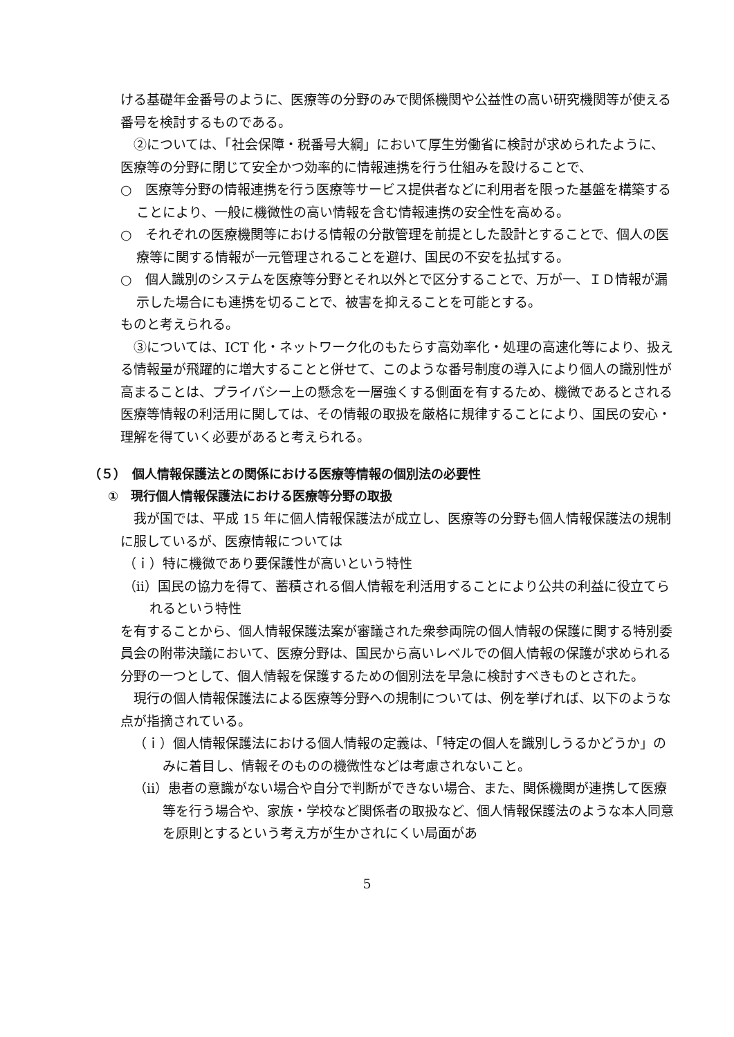ける基礎年金番号のように、医療等の分野のみで関係機関や公益性の高い研究機関等が使える番号を検討するものである。
②については、「社会保障・税番号大綱」において厚生労働省に検討が求められたように、医療等の分野に閉じて安全かつ効率的に情報連携を行う仕組みを設けることで、
○　医療等分野の情報連携を行う医療等サービス提供者などに利用者を限った基盤を構築することにより、一般に機微性の高い情報を含む情報連携の安全性を高める。
○　それぞれの医療機関等における情報の分散管理を前提とした設計とすることで、個人の医療等に関する情報が一元管理されることを避け、国民の不安を払拭する。
○　個人識別のシステムを医療等分野とそれ以外とで区分することで、万が一、ＩＤ情報が漏示した場合にも連携を切ることで、被害を抑えることを可能とする。
ものと考えられる。
③については、ICT 化・ネットワーク化のもたらす高効率化・処理の高速化等により、扱える情報量が飛躍的に増大することと併せて、このような番号制度の導入により個人の識別性が高まることは、プライバシー上の懸念を一層強くする側面を有するため、機微であるとされる医療等情報の利活用に関しては、その情報の取扱を厳格に規律することにより、国民の安心・理解を得ていく必要があると考えられる。
（５）　個人情報保護法との関係における医療等情報の個別法の必要性
①　現行個人情報保護法における医療等分野の取扱
我が国では、平成 15 年に個人情報保護法が成立し、医療等の分野も個人情報保護法の規制に服しているが、医療情報については
（ｉ）特に機微であり要保護性が高いという特性
（ⅱ）国民の協力を得て、蓄積される個人情報を利活用することにより公共の利益に役立てられるという特性
を有することから、個人情報保護法案が審議された衆参両院の個人情報の保護に関する特別委員会の附帯決議において、医療分野は、国民から高いレベルでの個人情報の保護が求められる分野の一つとして、個人情報を保護するための個別法を早急に検討すべきものとされた。
現行の個人情報保護法による医療等分野への規制については、例を挙げれば、以下のような点が指摘されている。
（ｉ）個人情報保護法における個人情報の定義は、「特定の個人を識別しうるかどうか」のみに着目し、情報そのものの機微性などは考慮されないこと。
（ⅱ）患者の意識がない場合や自分で判断ができない場合、また、関係機関が連携して医療等を行う場合や、家族・学校など関係者の取扱など、個人情報保護法のような本人同意を原則とするという考え方が生かされにくい局面があ
5